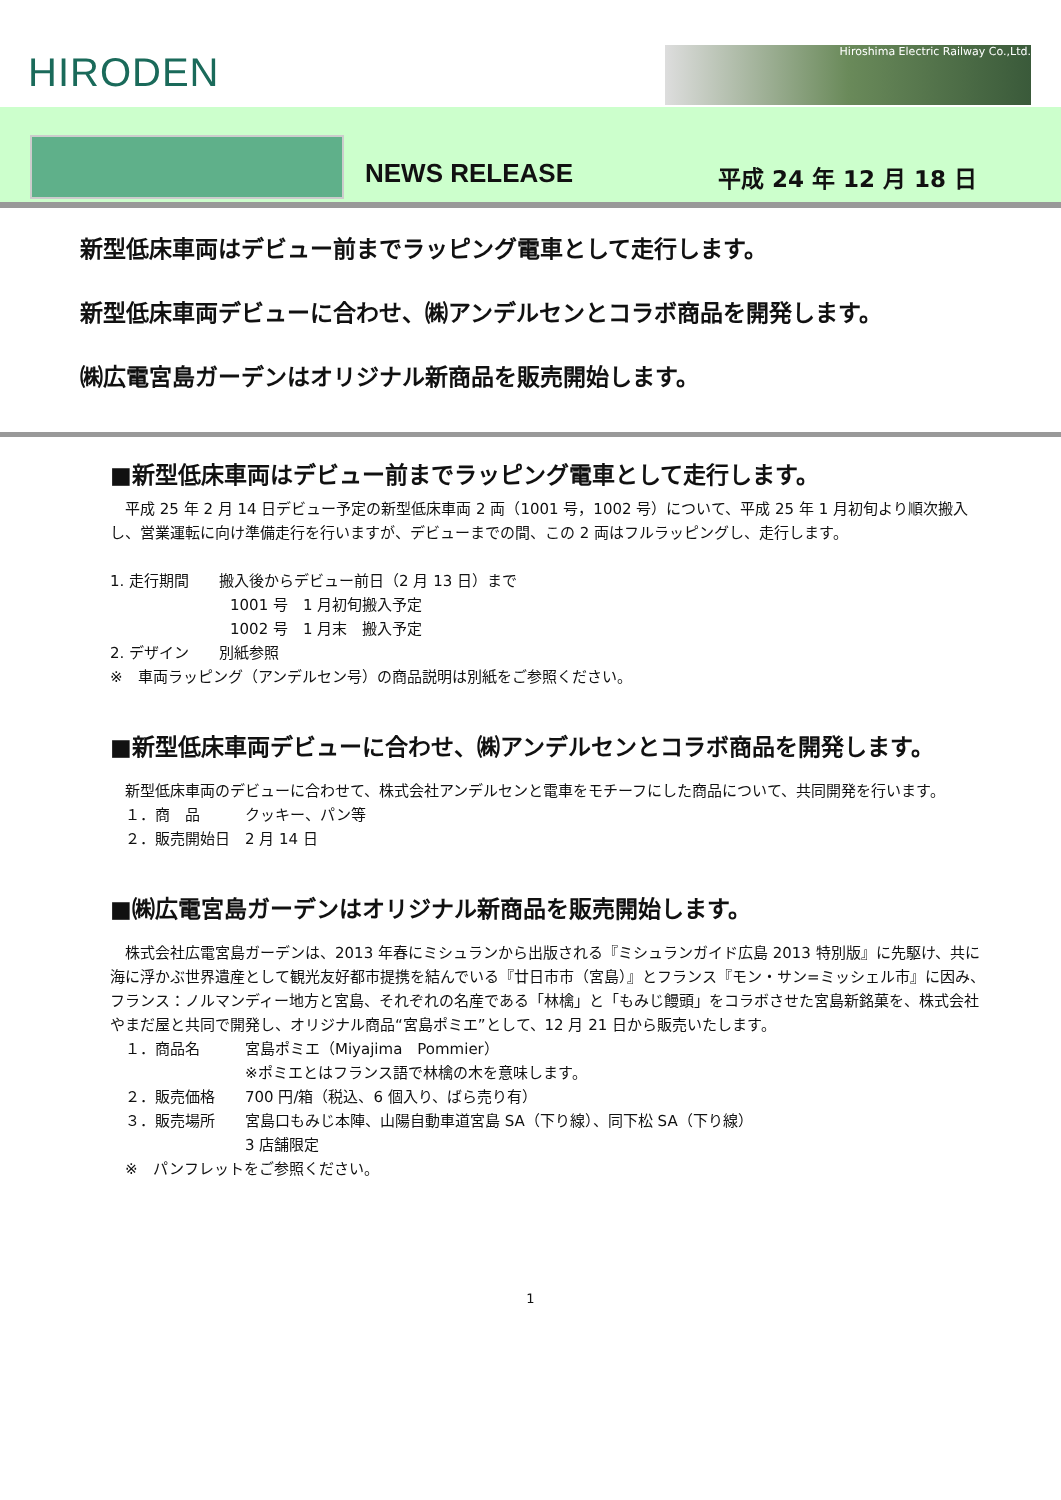HIRODEN Hiroshima Electric Railway Co.,Ltd.
NEWS RELEASE 平成 24 年 12 月 18 日
新型低床車両はデビュー前までラッピング電車として走行します。
新型低床車両デビューに合わせ、㈱アンデルセンとコラボ商品を開発します。
㈱広電宮島ガーデンはオリジナル新商品を販売開始します。
■新型低床車両はデビュー前までラッピング電車として走行します。
　平成 25 年 2 月 14 日デビュー予定の新型低床車両 2 両（1001 号，1002 号）について、平成 25 年 1 月初旬より順次搬入し、営業運転に向け準備走行を行いますが、デビューまでの間、この 2 両はフルラッピングし、走行します。
1. 走行期間　　搬入後からデビュー前日（2 月 13 日）まで
　　　　　　　　1001 号　1 月初旬搬入予定
　　　　　　　　1002 号　1 月末　搬入予定
2. デザイン　　別紙参照
※　車両ラッピング（アンデルセン号）の商品説明は別紙をご参照ください。
■新型低床車両デビューに合わせ、㈱アンデルセンとコラボ商品を開発します。
　新型低床車両のデビューに合わせて、株式会社アンデルセンと電車をモチーフにした商品について、共同開発を行います。
　１．商　品　　　クッキー、パン等
　２．販売開始日　2 月 14 日
■㈱広電宮島ガーデンはオリジナル新商品を販売開始します。
　株式会社広電宮島ガーデンは、2013 年春にミシュランから出版される『ミシュランガイド広島 2013 特別版』に先駆け、共に海に浮かぶ世界遺産として観光友好都市提携を結んでいる『廿日市市（宮島）』とフランス『モン・サン=ミッシェル市』に因み、フランス：ノルマンディー地方と宮島、それぞれの名産である「林檎」と「もみじ饅頭」をコラボさせた宮島新銘菓を、株式会社やまだ屋と共同で開発し、オリジナル商品“宮島ポミエ”として、12 月 21 日から販売いたします。
　１．商品名　　　宮島ポミエ（Miyajima　Pommier）
　　　　　　　　　※ポミエとはフランス語で林檎の木を意味します。
　２．販売価格　　700 円/箱（税込、6 個入り、ばら売り有）
　３．販売場所　　宮島口もみじ本陣、山陽自動車道宮島 SA（下り線）、同下松 SA（下り線）
　　　　　　　　　3 店舗限定
　※　パンフレットをご参照ください。
1